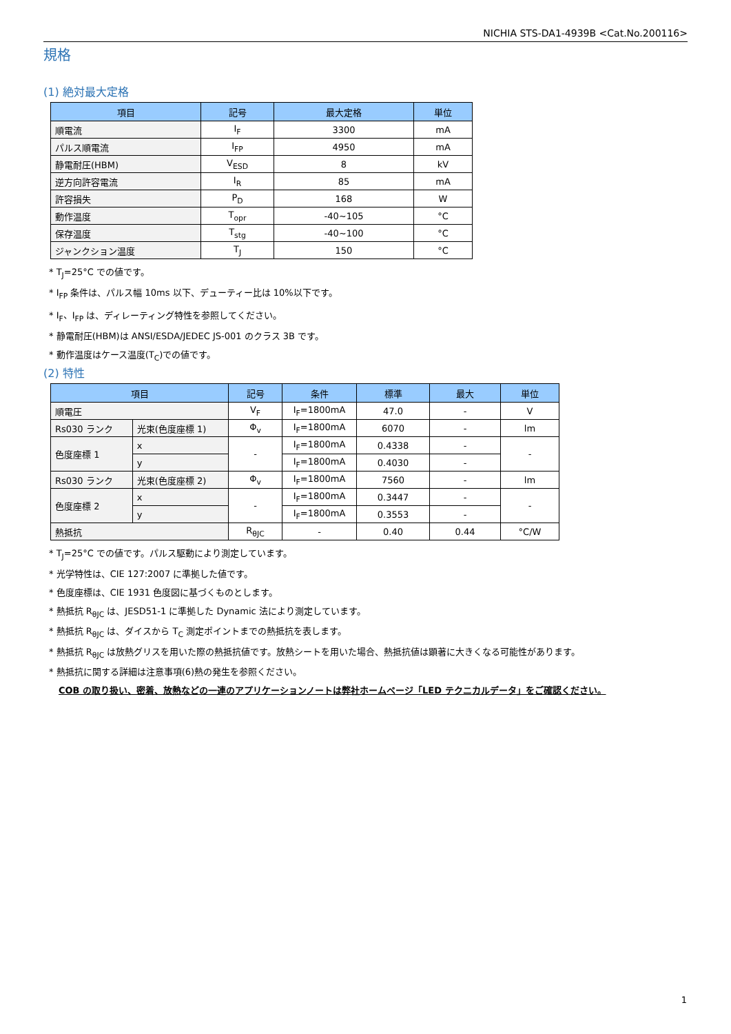NICHIA STS-DA1-4939B <Cat.No.200116>
規格
(1) 絶対最大定格
| 項目 | 記号 | 最大定格 | 単位 |
| --- | --- | --- | --- |
| 順電流 | I<sub>F</sub> | 3300 | mA |
| パルス順電流 | I<sub>FP</sub> | 4950 | mA |
| 静電耐圧(HBM) | V<sub>ESD</sub> | 8 | kV |
| 逆方向許容電流 | I<sub>R</sub> | 85 | mA |
| 許容損失 | P<sub>D</sub> | 168 | W |
| 動作温度 | T<sub>opr</sub> | -40~105 | °C |
| 保存温度 | T<sub>stg</sub> | -40~100 | °C |
| ジャンクション温度 | T<sub>J</sub> | 150 | °C |
* T<sub>J</sub>=25°C での値です。
* I<sub>FP</sub> 条件は、パルス幅 10ms 以下、デューティー比は 10%以下です。
* I<sub>F</sub>、I<sub>FP</sub> は、ディレーティング特性を参照してください。
* 静電耐圧(HBM)は ANSI/ESDA/JEDEC JS-001 のクラス 3B です。
* 動作温度はケース温度(T<sub>C</sub>)での値です。
(2) 特性
| 項目 | | 記号 | 条件 | 標準 | 最大 | 単位 |
| --- | --- | --- | --- | --- | --- | --- |
| 順電圧 | | V<sub>F</sub> | I<sub>F</sub>=1800mA | 47.0 | - | V |
| Rs030 ランク | 光束(色度座標 1) | Φ<sub>v</sub> | I<sub>F</sub>=1800mA | 6070 | - | lm |
| 色度座標 1 | x | - | I<sub>F</sub>=1800mA | 0.4338 | - | - |
| | y | | I<sub>F</sub>=1800mA | 0.4030 | - | |
| Rs030 ランク | 光束(色度座標 2) | Φ<sub>v</sub> | I<sub>F</sub>=1800mA | 7560 | - | lm |
| 色度座標 2 | x | - | I<sub>F</sub>=1800mA | 0.3447 | - | - |
| | y | | I<sub>F</sub>=1800mA | 0.3553 | - | |
| 熱抵抗 | | R<sub>θJC</sub> | - | 0.40 | 0.44 | °C/W |
* T<sub>J</sub>=25°C での値です。パルス駆動により測定しています。
* 光学特性は、CIE 127:2007 に準拠した値です。
* 色度座標は、CIE 1931 色度図に基づくものとします。
* 熱抵抗 R<sub>θJC</sub> は、JESD51-1 に準拠した Dynamic 法により測定しています。
* 熱抵抗 R<sub>θJC</sub> は、ダイスから T<sub>C</sub> 測定ポイントまでの熱抵抗を表します。
* 熱抵抗 R<sub>θJC</sub> は放熱グリスを用いた際の熱抵抗値です。放熱シートを用いた場合、熱抵抗値は顕著に大きくなる可能性があります。
* 熱抵抗に関する詳細は注意事項(6)熱の発生を参照ください。
COB の取り扱い、密着、放熱などの一連のアプリケーションノートは弊社ホームページ「LED テクニカルデータ」をご確認ください。
1